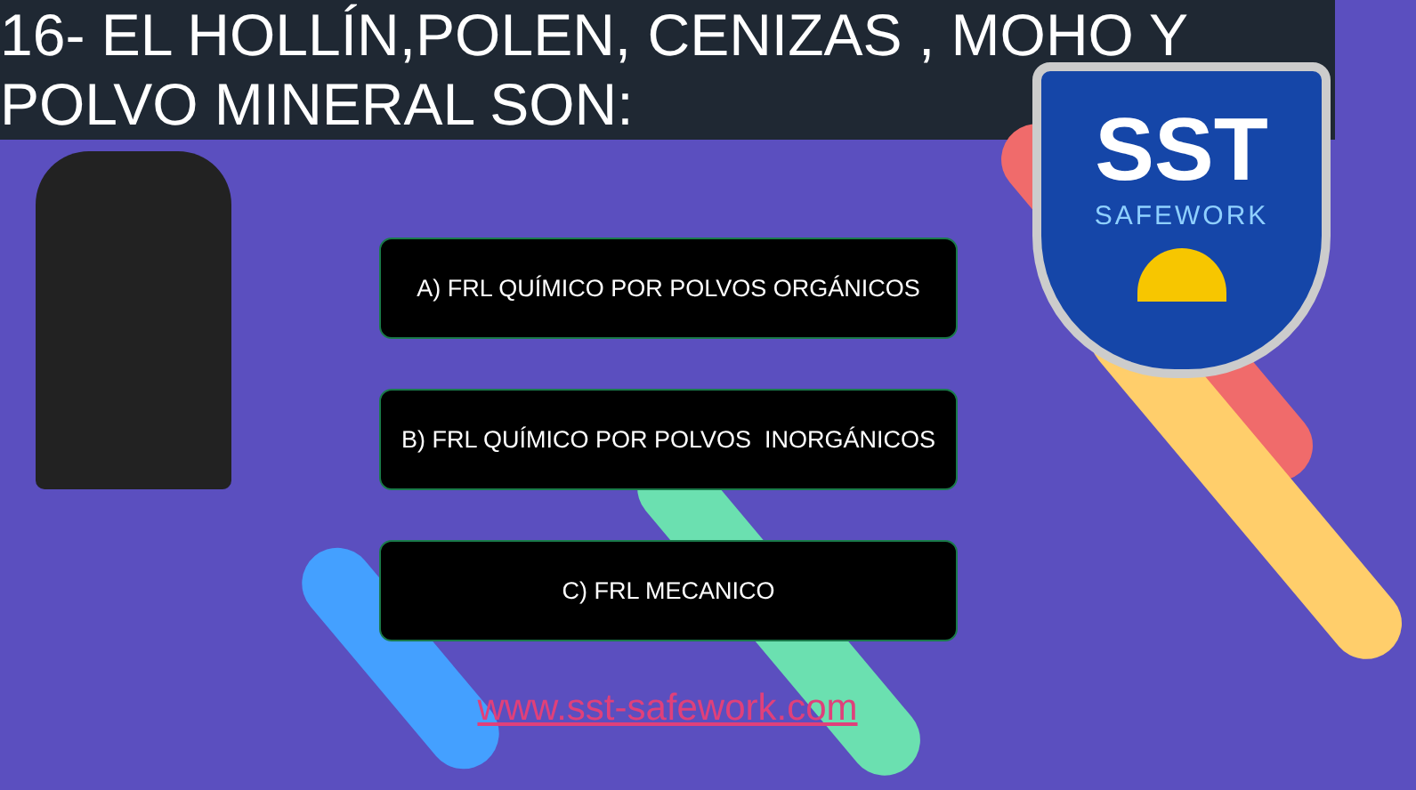16- EL HOLLÍN,POLEN, CENIZAS , MOHO Y
POLVO MINERAL SON:
SST
SAFEWORK
A) FRL QUÍMICO POR POLVOS ORGÁNICOS
B) FRL QUÍMICO POR POLVOS INORGÁNICOS
C) FRL MECANICO
www.sst-safework.com